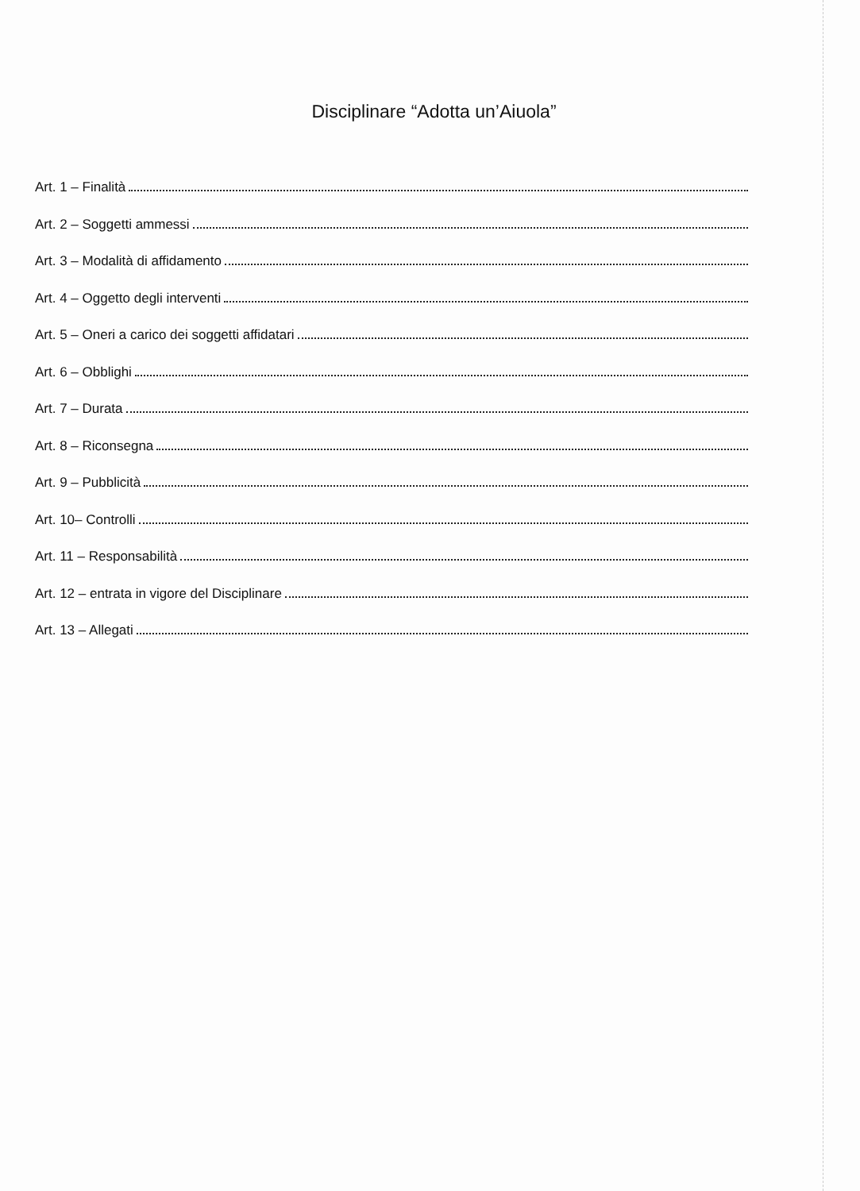Disciplinare “Adotta un’Aiuola”
Art. 1 – Finalità
Art. 2 – Soggetti ammessi
Art. 3 – Modalità di affidamento
Art. 4 – Oggetto degli interventi
Art. 5 – Oneri a carico dei soggetti affidatari
Art. 6 – Obblighi
Art. 7 – Durata
Art. 8 – Riconsegna
Art. 9 – Pubblicità
Art. 10– Controlli
Art. 11 – Responsabilità
Art. 12 – entrata in vigore del Disciplinare
Art. 13 – Allegati